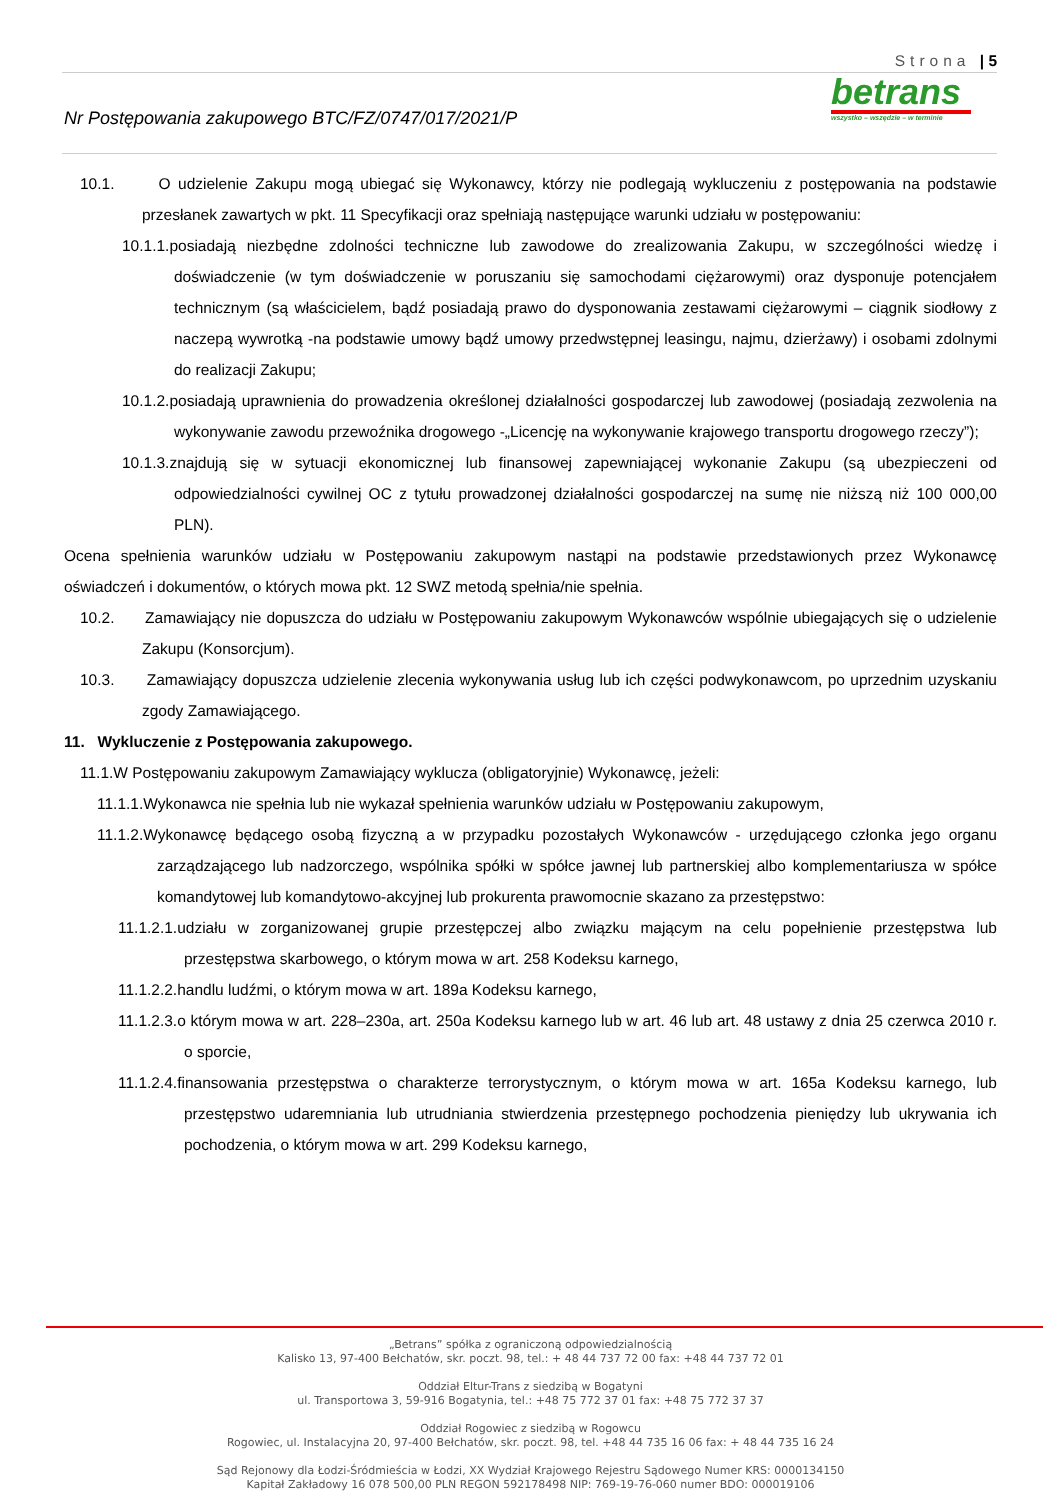Strona | 5
betrans
wszystko – wszędzie – w terminie
Nr Postępowania zakupowego BTC/FZ/0747/017/2021/P
10.1. O udzielenie Zakupu mogą ubiegać się Wykonawcy, którzy nie podlegają wykluczeniu z postępowania na podstawie przesłanek zawartych w pkt. 11 Specyfikacji oraz spełniają następujące warunki udziału w postępowaniu:
10.1.1.posiadają niezbędne zdolności techniczne lub zawodowe do zrealizowania Zakupu, w szczególności wiedzę i doświadczenie (w tym doświadczenie w poruszaniu się samochodami ciężarowymi) oraz dysponuje potencjałem technicznym (są właścicielem, bądź posiadają prawo do dysponowania zestawami ciężarowymi – ciągnik siodłowy z naczepą wywrotką -na podstawie umowy bądź umowy przedwstępnej leasingu, najmu, dzierżawy) i osobami zdolnymi do realizacji Zakupu;
10.1.2.posiadają uprawnienia do prowadzenia określonej działalności gospodarczej lub zawodowej (posiadają zezwolenia na wykonywanie zawodu przewoźnika drogowego -„Licencję na wykonywanie krajowego transportu drogowego rzeczy”);
10.1.3.znajdują się w sytuacji ekonomicznej lub finansowej zapewniającej wykonanie Zakupu (są ubezpieczeni od odpowiedzialności cywilnej OC z tytułu prowadzonej działalności gospodarczej na sumę nie niższą niż 100 000,00 PLN).
Ocena spełnienia warunków udziału w Postępowaniu zakupowym nastąpi na podstawie przedstawionych przez Wykonawcę oświadczeń i dokumentów, o których mowa pkt. 12 SWZ metodą spełnia/nie spełnia.
10.2. Zamawiający nie dopuszcza do udziału w Postępowaniu zakupowym Wykonawców wspólnie ubiegających się o udzielenie Zakupu (Konsorcjum).
10.3. Zamawiający dopuszcza udzielenie zlecenia wykonywania usług lub ich części podwykonawcom, po uprzednim uzyskaniu zgody Zamawiającego.
11. Wykluczenie z Postępowania zakupowego.
11.1.W Postępowaniu zakupowym Zamawiający wyklucza (obligatoryjnie) Wykonawcę, jeżeli:
11.1.1.Wykonawca nie spełnia lub nie wykazał spełnienia warunków udziału w Postępowaniu zakupowym,
11.1.2.Wykonawcę będącego osobą fizyczną a w przypadku pozostałych Wykonawców - urzędującego członka jego organu zarządzającego lub nadzorczego, wspólnika spółki w spółce jawnej lub partnerskiej albo komplementariusza w spółce komandytowej lub komandytowo-akcyjnej lub prokurenta prawomocnie skazano za przestępstwo:
11.1.2.1.udziału w zorganizowanej grupie przestępczej albo związku mającym na celu popełnienie przestępstwa lub przestępstwa skarbowego, o którym mowa w art. 258 Kodeksu karnego,
11.1.2.2.handlu ludźmi, o którym mowa w art. 189a Kodeksu karnego,
11.1.2.3.o którym mowa w art. 228–230a, art. 250a Kodeksu karnego lub w art. 46 lub art. 48 ustawy z dnia 25 czerwca 2010 r. o sporcie,
11.1.2.4.finansowania przestępstwa o charakterze terrorystycznym, o którym mowa w art. 165a Kodeksu karnego, lub przestępstwo udaremniania lub utrudniania stwierdzenia przestępnego pochodzenia pieniędzy lub ukrywania ich pochodzenia, o którym mowa w art. 299 Kodeksu karnego,
„Betrans” spółka z ograniczoną odpowiedzialnością
Kalisko 13, 97-400 Bełchatów, skr. poczt. 98, tel.: + 48 44 737 72 00 fax: +48 44 737 72 01
Oddział Eltur-Trans z siedzibą w Bogatyni
ul. Transportowa 3, 59-916 Bogatynia, tel.: +48 75 772 37 01 fax: +48 75 772 37 37
Oddział Rogowiec z siedzibą w Rogowcu
Rogowiec, ul. Instalacyjna 20, 97-400 Bełchatów, skr. poczt. 98, tel. +48 44 735 16 06 fax: + 48 44 735 16 24
Sąd Rejonowy dla Łodzi-Śródmieścia w Łodzi, XX Wydział Krajowego Rejestru Sądowego Numer KRS: 0000134150
Kapitał Zakładowy 16 078 500,00 PLN REGON 592178498 NIP: 769-19-76-060 numer BDO: 000019106